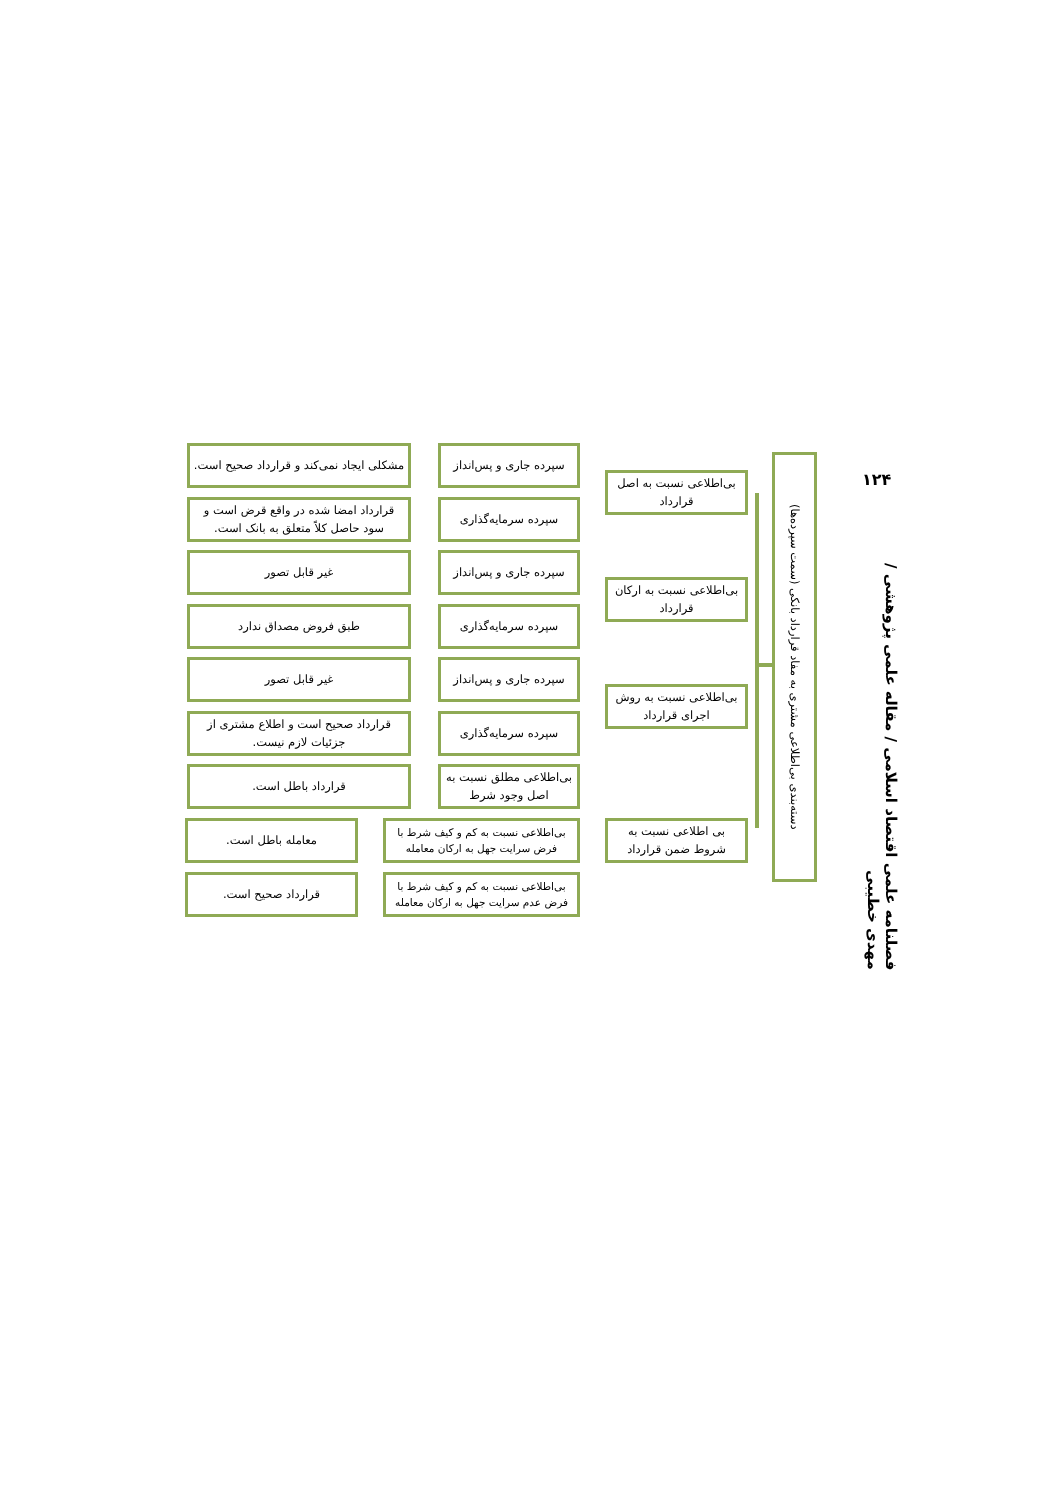۱۲۴
فصلنامه علمی اقتصاد اسلامی / مقاله علمی پژوهشی / مهدی خطیبی
دسته‌بندی بی‌اطلاعی مشتری به مفاد قرارداد بانکی (سمت سپرده‌ها)
بی‌اطلاعی نسبت به اصل قرارداد
بی‌اطلاعی نسبت به ارکان قرارداد
بی‌اطلاعی نسبت به روش اجرای قرارداد
بی اطلاعی نسبت به شروط ضمن قرارداد
سپرده جاری و پس‌انداز
سپرده سرمایه‌گذاری
سپرده جاری و پس‌انداز
سپرده سرمایه‌گذاری
سپرده جاری و پس‌انداز
سپرده سرمایه‌گذاری
بی‌اطلاعی مطلق نسبت به اصل وجود شرط
بی‌اطلاعی نسبت به کم و کیف شرط با فرض سرایت جهل به ارکان معامله
بی‌اطلاعی نسبت به کم و کیف شرط با فرض عدم سرایت جهل به ارکان معامله
مشکلی ایجاد نمی‌کند و قرارداد صحیح است.
قرارداد امضا شده در واقع قرض است و سود حاصل کلاً متعلق به بانک است.
غیر قابل تصور
طبق فروض مصداق ندارد
غیر قابل تصور
قرارداد صحیح است و اطلاع مشتری از جزئیات لازم نیست.
قرارداد باطل است.
معامله باطل است.
قرارداد صحیح است.